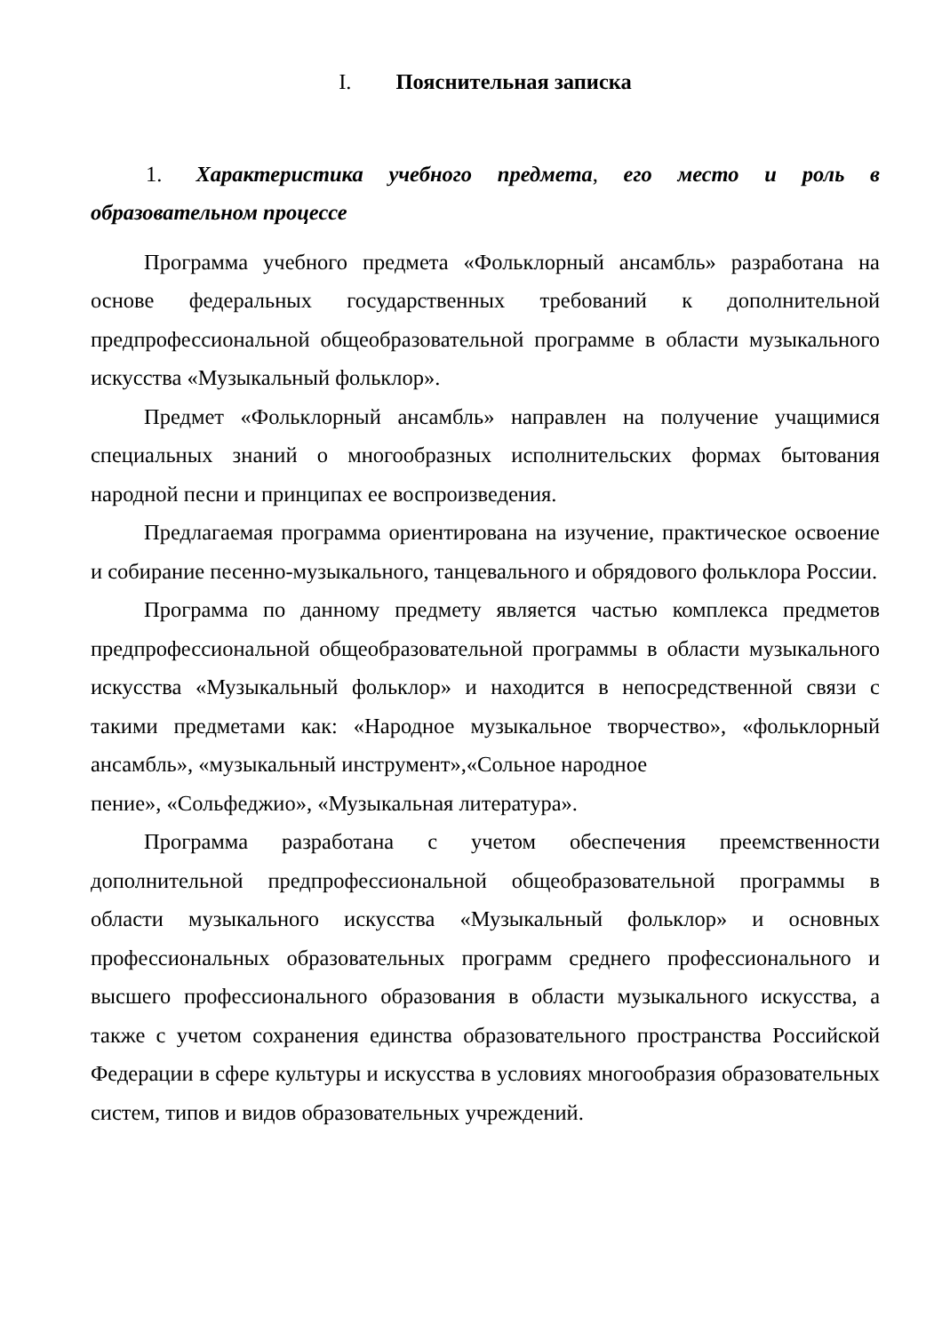I. Пояснительная записка
1. Характеристика учебного предмета, его место и роль в образовательном процессе
Программа учебного предмета «Фольклорный ансамбль» разработана на основе федеральных государственных требований к дополнительной предпрофессиональной общеобразовательной программе в области музыкального искусства «Музыкальный фольклор».
Предмет «Фольклорный ансамбль» направлен на получение учащимися специальных знаний о многообразных исполнительских формах бытования народной песни и принципах ее воспроизведения.
Предлагаемая программа ориентирована на изучение, практическое освоение и собирание песенно-музыкального, танцевального и обрядового фольклора России.
Программа по данному предмету является частью комплекса предметов предпрофессиональной общеобразовательной программы в области музыкального искусства «Музыкальный фольклор» и находится в непосредственной связи с такими предметами как: «Народное музыкальное творчество», «фольклорный ансамбль», «музыкальный инструмент»,«Сольное народное
пение», «Сольфеджио», «Музыкальная литература».
Программа разработана с учетом обеспечения преемственности дополнительной предпрофессиональной общеобразовательной программы в области музыкального искусства «Музыкальный фольклор» и основных профессиональных образовательных программ среднего профессионального и высшего профессионального образования в области музыкального искусства, а также с учетом сохранения единства образовательного пространства Российской Федерации в сфере культуры и искусства в условиях многообразия образовательных систем, типов и видов образовательных учреждений.